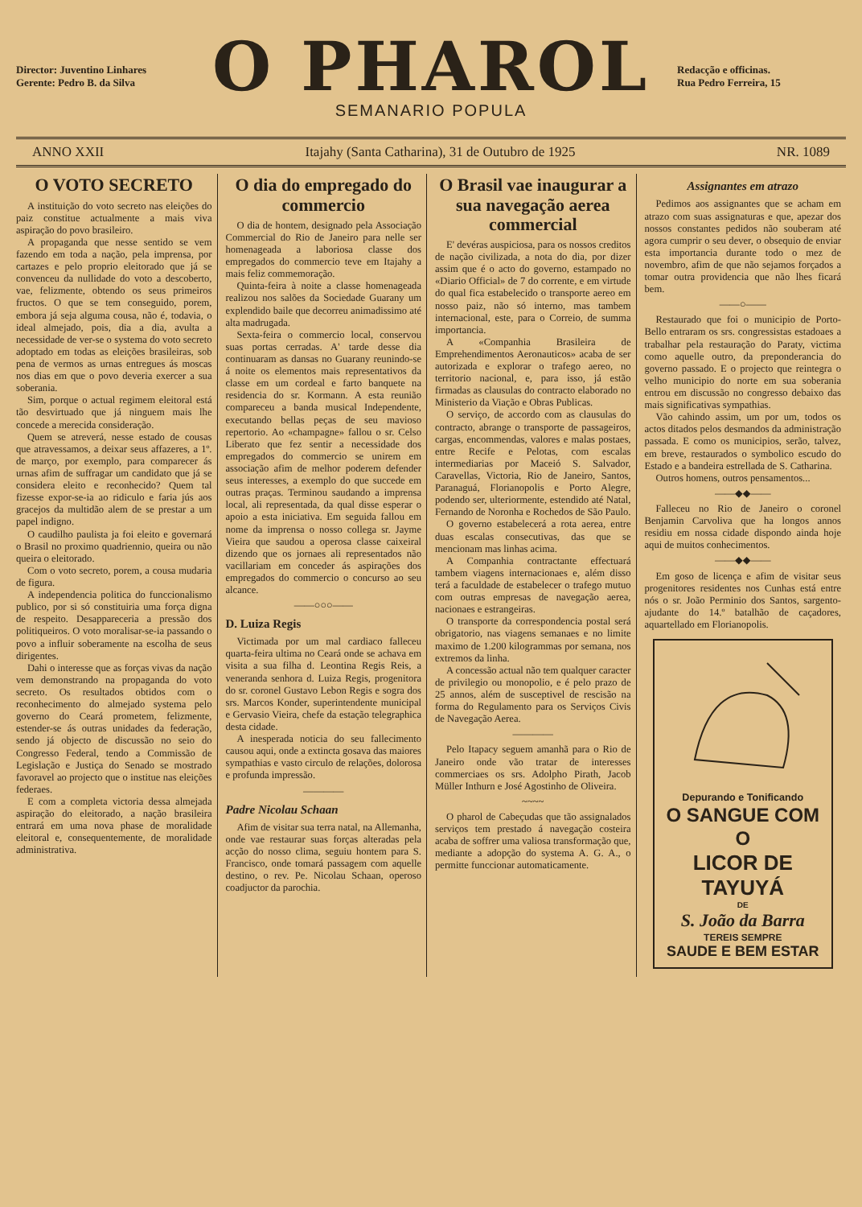Director: Juventino Linhares
Gerente: Pedro B. da Silva
O PHAROL
SEMANARIO POPULA
Redacção e officinas.
Rua Pedro Ferreira, 15
ANNO XXII Itajahy (Santa Catharina), 31 de Outubro de 1925 NR. 1089
O VOTO SECRETO
A instituição do voto secreto nas eleições do paiz constitue actualmente a mais viva aspiração do povo brasileiro.
A propaganda que nesse sentido se vem fazendo em toda a nação, pela imprensa, por cartazes e pelo proprio eleitorado que já se convenceu da nullidade do voto a descoberto, vae, felizmente, obtendo os seus primeiros fructos. O que se tem conseguido, porem, embora já seja alguma cousa, não é, todavia, o ideal almejado, pois, dia a dia, avulta a necessidade de ver-se o systema do voto secreto adoptado em todas as eleições brasileiras, sob pena de vermos as urnas entregues ás moscas nos dias em que o povo deveria exercer a sua soberania.
Sim, porque o actual regimem eleitoral está tão desvirtuado que já ninguem mais lhe concede a merecida consideração.
Quem se atreverá, nesse estado de cousas que atravessamos, a deixar seus affazeres, a 1º. de março, por exemplo, para comparecer ás urnas afim de suffragar um candidato que já se considera eleito e reconhecido? Quem tal fizesse expor-se-ia ao ridiculo e faria jús aos gracejos da multidão alem de se prestar a um papel indigno.
O caudilho paulista ja foi eleito e governará o Brasil no proximo quadriennio, queira ou não queira o eleitorado.
Com o voto secreto, porem, a cousa mudaria de figura.
A independencia politica do funccionalismo publico, por si só constituiria uma força digna de respeito. Desappareceria a pressão dos politiqueiros. O voto moralisar-se-ia passando o povo a influir soberamente na escolha de seus dirigentes.
Dahi o interesse que as forças vivas da nação vem demonstrando na propaganda do voto secreto. Os resultados obtidos com o reconhecimento do almejado systema pelo governo do Ceará prometem, felizmente, estender-se ás outras unidades da federação, sendo já objecto de discussão no seio do Congresso Federal, tendo a Commissão de Legislação e Justiça do Senado se mostrado favoravel ao projecto que o institue nas eleições federaes.
E com a completa victoria dessa almejada aspiração do eleitorado, a nação brasileira entrará em uma nova phase de moralidade eleitoral e, consequentemente, de moralidade administrativa.
O dia do empregado do commercio
O dia de hontem, designado pela Associação Commercial do Rio de Janeiro para nelle ser homenageada a laboriosa classe dos empregados do commercio teve em Itajahy a mais feliz commemoração.
Quinta-feira à noite a classe homenageada realizou nos salões da Sociedade Guarany um explendido baile que decorreu animadissimo até alta madrugada.
Sexta-feira o commercio local, conservou suas portas cerradas. A' tarde desse dia continuaram as dansas no Guarany reunindo-se á noite os elementos mais representativos da classe em um cordeal e farto banquete na residencia do sr. Kormann. A esta reunião compareceu a banda musical Independente, executando bellas peças de seu mavioso repertorio. Ao «champagne» fallou o sr. Celso Liberato que fez sentir a necessidade dos empregados do commercio se unirem em associação afim de melhor poderem defender seus interesses, a exemplo do que succede em outras praças. Terminou saudando a imprensa local, ali representada, da qual disse esperar o apoio a esta iniciativa. Em seguida fallou em nome da imprensa o nosso collega sr. Jayme Vieira que saudou a operosa classe caixeiral dizendo que os jornaes ali representados não vacillariam em conceder ás aspirações dos empregados do commercio o concurso ao seu alcance.
——○○○——
D. Luiza Regis
Victimada por um mal cardiaco falleceu quarta-feira ultima no Ceará onde se achava em visita a sua filha d. Leontina Regis Reis, a veneranda senhora d. Luiza Regis, progenitora do sr. coronel Gustavo Lebon Regis e sogra dos srs. Marcos Konder, superintendente municipal e Gervasio Vieira, chefe da estação telegraphica desta cidade.
A inesperada noticia do seu fallecimento causou aqui, onde a extincta gosava das maiores sympathias e vasto circulo de relações, dolorosa e profunda impressão.
————
Padre Nicolau Schaan
Afim de visitar sua terra natal, na Allemanha, onde vae restaurar suas forças alteradas pela acção do nosso clima, seguiu hontem para S. Francisco, onde tomará passagem com aquelle destino, o rev. Pe. Nicolau Schaan, operoso coadjuctor da parochia.
O Brasil vae inaugurar a sua navegação aerea commercial
E' devéras auspiciosa, para os nossos creditos de nação civilizada, a nota do dia, por dizer assim que é o acto do governo, estampado no «Diario Official» de 7 do corrente, e em virtude do qual fica estabelecido o transporte aereo em nosso paiz, não só interno, mas tambem internacional, este, para o Correio, de summa importancia.
A «Companhia Brasileira de Emprehendimentos Aeronauticos» acaba de ser autorizada e explorar o trafego aereo, no territorio nacional, e, para isso, já estão firmadas as clausulas do contracto elaborado no Ministerio da Viação e Obras Publicas.
O serviço, de accordo com as clausulas do contracto, abrange o transporte de passageiros, cargas, encommendas, valores e malas postaes, entre Recife e Pelotas, com escalas intermediarias por Maceió S. Salvador, Caravellas, Victoria, Rio de Janeiro, Santos, Paranaguá, Florianopolis e Porto Alegre, podendo ser, ulteriormente, estendido até Natal, Fernando de Noronha e Rochedos de São Paulo.
O governo estabelecerá a rota aerea, entre duas escalas consecutivas, das que se mencionam mas linhas acima.
A Companhia contractante effectuará tambem viagens internacionaes e, além disso terá a faculdade de estabelecer o trafego mutuo com outras empresas de navegação aerea, nacionaes e estrangeiras.
O transporte da correspondencia postal será obrigatorio, nas viagens semanaes e no limite maximo de 1.200 kilogrammas por semana, nos extremos da linha.
A concessão actual não tem qualquer caracter de privilegio ou monopolio, e é pelo prazo de 25 annos, além de susceptivel de rescisão na forma do Regulamento para os Serviços Civis de Navegação Aerea.
————
Pelo Itapacy seguem amanhã para o Rio de Janeiro onde vão tratar de interesses commerciaes os srs. Adolpho Pirath, Jacob Müller Inthurn e José Agostinho de Oliveira.
~~~~
O pharol de Cabeçudas que tão assignalados serviços tem prestado á navegação costeira acaba de soffrer uma valiosa transformação que, mediante a adopção do systema A. G. A., o permitte funccionar automaticamente.
Assignantes em atrazo
Pedimos aos assignantes que se acham em atrazo com suas assignaturas e que, apezar dos nossos constantes pedidos não souberam até agora cumprir o seu dever, o obsequio de enviar esta importancia durante todo o mez de novembro, afim de que não sejamos forçados a tomar outra providencia que não lhes ficará bem.
——○——
Restaurado que foi o municipio de Porto-Bello entraram os srs. congressistas estadoaes a trabalhar pela restauração do Paraty, victima como aquelle outro, da preponderancia do governo passado. E o projecto que reintegra o velho municipio do norte em sua soberania entrou em discussão no congresso debaixo das mais significativas sympathias.
Vão cahindo assim, um por um, todos os actos ditados pelos desmandos da administração passada. E como os municipios, serão, talvez, em breve, restaurados o symbolico escudo do Estado e a bandeira estrellada de S. Catharina.
Outros homens, outros pensamentos...
——◆◆——
Falleceu no Rio de Janeiro o coronel Benjamin Carvoliva que ha longos annos residiu em nossa cidade dispondo ainda hoje aqui de muitos conhecimentos.
——◆◆——
Em goso de licença e afim de visitar seus progenitores residentes nos Cunhas está entre nós o sr. João Perminio dos Santos, sargento-ajudante do 14.º batalhão de caçadores, aquartellado em Florianopolis.
Depurando e Tonificando
O SANGUE COM O
LICOR DE TAYUYÁ
DE
S. João da Barra
TEREIS SEMPRE
SAUDE E BEM ESTAR